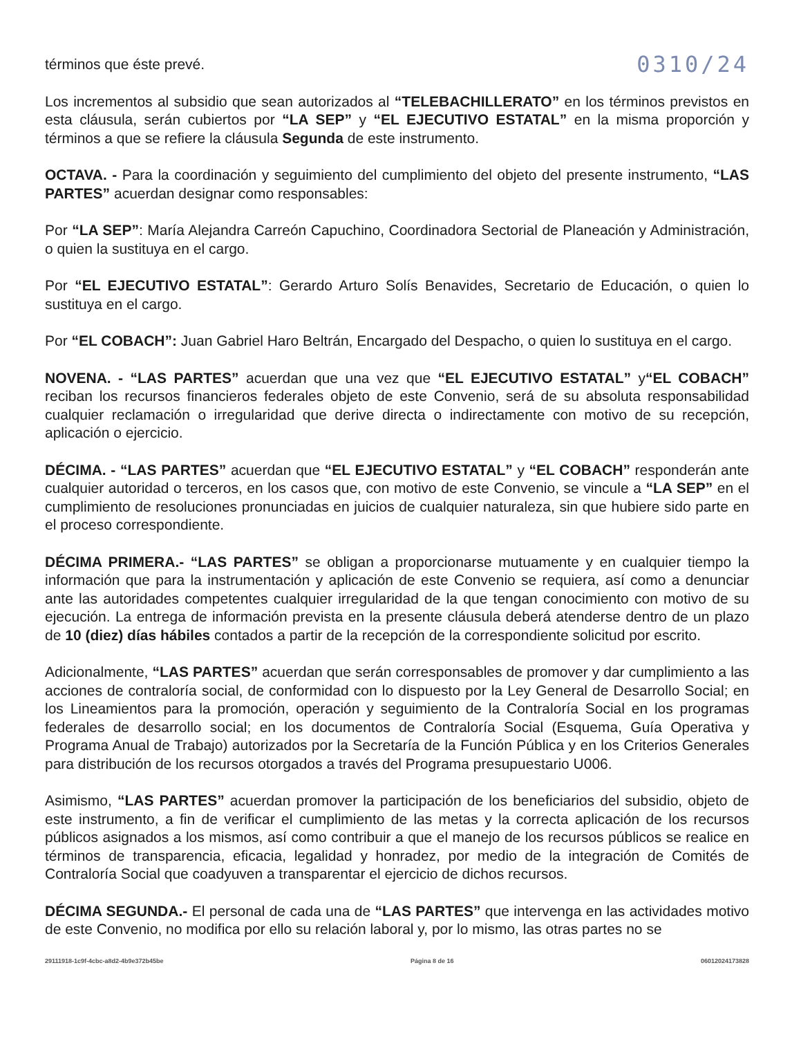términos que éste prevé. 0310/24
Los incrementos al subsidio que sean autorizados al “TELEBACHILLERATO” en los términos previstos en esta cláusula, serán cubiertos por “LA SEP” y “EL EJECUTIVO ESTATAL” en la misma proporción y términos a que se refiere la cláusula Segunda de este instrumento.
OCTAVA. - Para la coordinación y seguimiento del cumplimiento del objeto del presente instrumento, “LAS PARTES” acuerdan designar como responsables:
Por “LA SEP”: María Alejandra Carreón Capuchino, Coordinadora Sectorial de Planeación y Administración, o quien la sustituya en el cargo.
Por “EL EJECUTIVO ESTATAL”: Gerardo Arturo Solís Benavides, Secretario de Educación, o quien lo sustituya en el cargo.
Por “EL COBACH”: Juan Gabriel Haro Beltrán, Encargado del Despacho, o quien lo sustituya en el cargo.
NOVENA. - “LAS PARTES” acuerdan que una vez que “EL EJECUTIVO ESTATAL” y“EL COBACH” reciban los recursos financieros federales objeto de este Convenio, será de su absoluta responsabilidad cualquier reclamación o irregularidad que derive directa o indirectamente con motivo de su recepción, aplicación o ejercicio.
DÉCIMA. - “LAS PARTES” acuerdan que “EL EJECUTIVO ESTATAL” y “EL COBACH” responderán ante cualquier autoridad o terceros, en los casos que, con motivo de este Convenio, se vincule a “LA SEP” en el cumplimiento de resoluciones pronunciadas en juicios de cualquier naturaleza, sin que hubiere sido parte en el proceso correspondiente.
DÉCIMA PRIMERA.- “LAS PARTES” se obligan a proporcionarse mutuamente y en cualquier tiempo la información que para la instrumentación y aplicación de este Convenio se requiera, así como a denunciar ante las autoridades competentes cualquier irregularidad de la que tengan conocimiento con motivo de su ejecución. La entrega de información prevista en la presente cláusula deberá atenderse dentro de un plazo de 10 (diez) días hábiles contados a partir de la recepción de la correspondiente solicitud por escrito.
Adicionalmente, “LAS PARTES” acuerdan que serán corresponsables de promover y dar cumplimiento a las acciones de contraloría social, de conformidad con lo dispuesto por la Ley General de Desarrollo Social; en los Lineamientos para la promoción, operación y seguimiento de la Contraloría Social en los programas federales de desarrollo social; en los documentos de Contraloría Social (Esquema, Guía Operativa y Programa Anual de Trabajo) autorizados por la Secretaría de la Función Pública y en los Criterios Generales para distribución de los recursos otorgados a través del Programa presupuestario U006.
Asimismo, “LAS PARTES” acuerdan promover la participación de los beneficiarios del subsidio, objeto de este instrumento, a fin de verificar el cumplimiento de las metas y la correcta aplicación de los recursos públicos asignados a los mismos, así como contribuir a que el manejo de los recursos públicos se realice en términos de transparencia, eficacia, legalidad y honradez, por medio de la integración de Comités de Contraloría Social que coadyuven a transparentar el ejercicio de dichos recursos.
DÉCIMA SEGUNDA.- El personal de cada una de “LAS PARTES” que intervenga en las actividades motivo de este Convenio, no modifica por ello su relación laboral y, por lo mismo, las otras partes no se
29111918-1c9f-4cbc-a8d2-4b9e372b45be Página 8 de 16 06012024173828